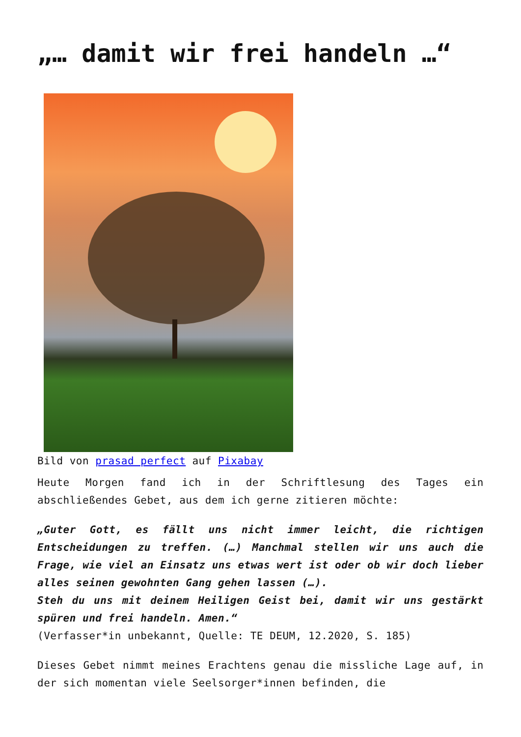„… damit wir frei handeln …“
Bild von prasad perfect auf Pixabay
Heute Morgen fand ich in der Schriftlesung des Tages ein abschließendes Gebet, aus dem ich gerne zitieren möchte:
„Guter Gott, es fällt uns nicht immer leicht, die richtigen Entscheidungen zu treffen. (…) Manchmal stellen wir uns auch die Frage, wie viel an Einsatz uns etwas wert ist oder ob wir doch lieber alles seinen gewohnten Gang gehen lassen (…).
Steh du uns mit deinem Heiligen Geist bei, damit wir uns gestärkt spüren und frei handeln. Amen.“
(Verfasser*in unbekannt, Quelle: TE DEUM, 12.2020, S. 185)
Dieses Gebet nimmt meines Erachtens genau die missliche Lage auf, in der sich momentan viele Seelsorger*innen befinden, die